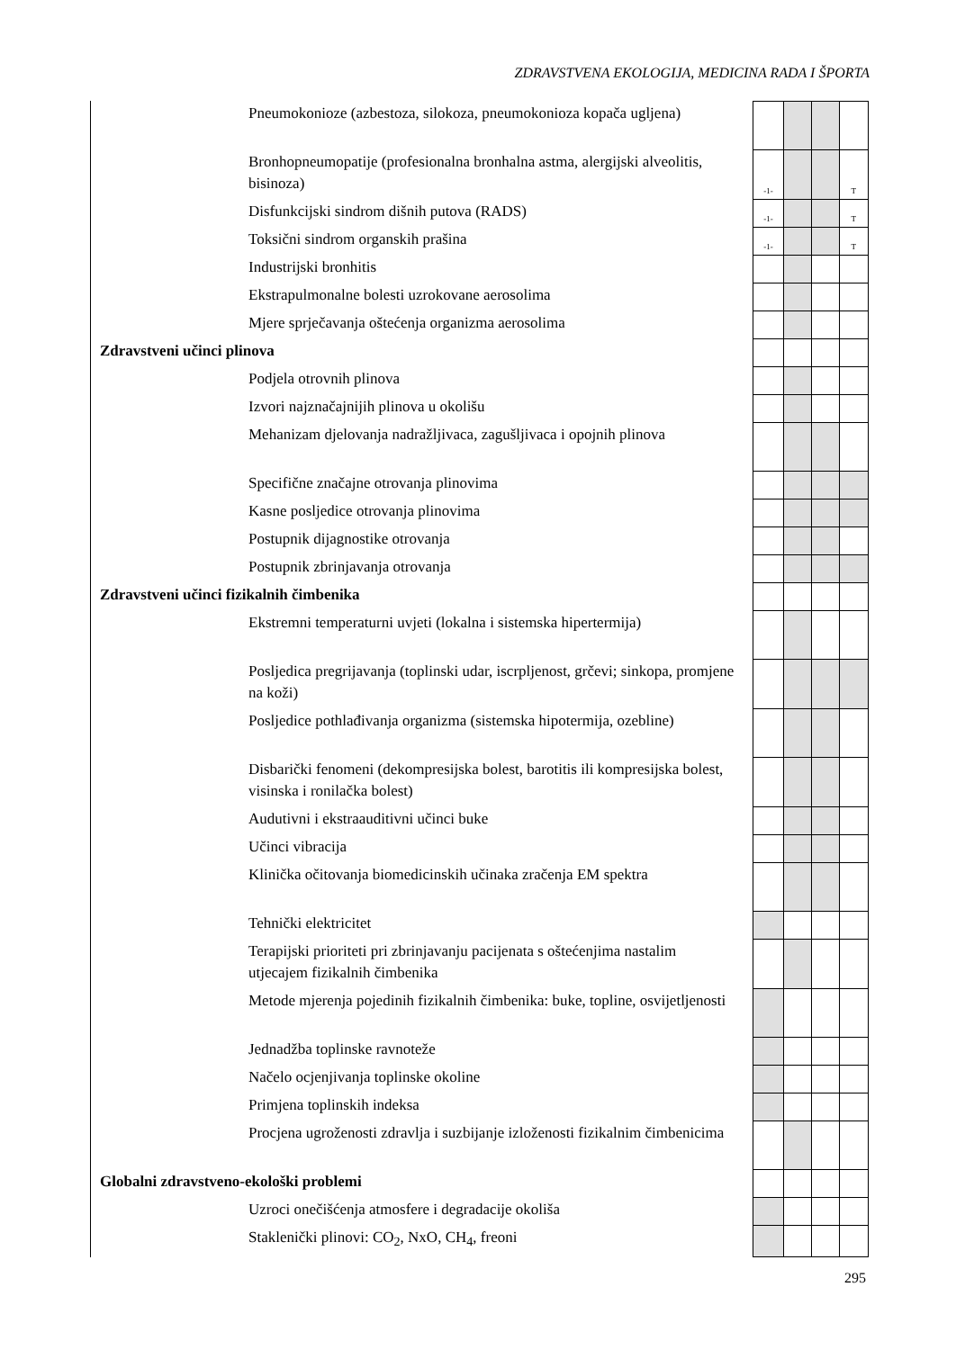ZDRAVSTVENA EKOLOGIJA, MEDICINA RADA I ŠPORTA
| Pneumokonioze (azbestoza, silokoza, pneumokonioza kopača ugljena) | | | | | |
| Bronhopneumopatije (profesionalna bronhalna astma, alergijski alveolitis, bisinoza) | | -1- | | | T |
| Disfunkcijski sindrom dišnih putova (RADS) | | -1- | | | T |
| Toksični sindrom organskih prašina | | -1- | | | T |
| Industrijski bronhitis | | | | | |
| Ekstrapulmonalne bolesti uzrokovane aerosolima | | | | | |
| Mjere sprječavanja oštećenja organizma aerosolima | | | | | |
| Zdravstveni učinci plinova | | | | | |
| Podjela otrovnih plinova | | | | | |
| Izvori najznačajnijih plinova u okolišu | | | | | |
| Mehanizam djelovanja nadražljivaca, zagušljivaca i opojnih plinova | | | | | |
| Specifične značajne otrovanja plinovima | | | | | |
| Kasne posljedice otrovanja plinovima | | | | | |
| Postupnik dijagnostike otrovanja | | | | | |
| Postupnik zbrinjavanja otrovanja | | | | | |
| Zdravstveni učinci fizikalnih čimbenika | | | | | |
| Ekstremni temperaturni uvjeti (lokalna i sistemska hipertermija) | | | | | |
| Posljedica pregrijavanja (toplinski udar, iscrpljenost, grčevi; sinkopa, promjene na koži) | | | | | |
| Posljedice pothlađivanja organizma (sistemska hipotermija, ozebline) | | | | | |
| Disbarički fenomeni (dekompresijska bolest, barotitis ili kompresijska bolest, visinska i ronilačka bolest) | | | | | |
| Audutivni i ekstraauditivni učinci buke | | | | | |
| Učinci vibracija | | | | | |
| Klinička očitovanja biomedicinskih učinaka zračenja EM spektra | | | | | |
| Tehnički elektricitet | | | | | |
| Terapijski prioriteti pri zbrinjavanju pacijenata s oštećenjima nastalim utjecajem fizikalnih čimbenika | | | | | |
| Metode mjerenja pojedinih fizikalnih čimbenika: buke, topline, osvijetljenosti | | | | | |
| Jednadžba toplinske ravnoteže | | | | | |
| Načelo ocjenjivanja toplinske okoline | | | | | |
| Primjena toplinskih indeksa | | | | | |
| Procjena ugroženosti zdravlja i suzbijanje izloženosti fizikalnim čimbenicima | | | | | |
| Globalni zdravstveno-ekološki problemi | | | | | |
| Uzroci onečišćenja atmosfere i degradacije okoliša | | | | | |
| Staklenički plinovi: CO<sub>2</sub>, NxO, CH<sub>4</sub>, freoni | | | | | |
295